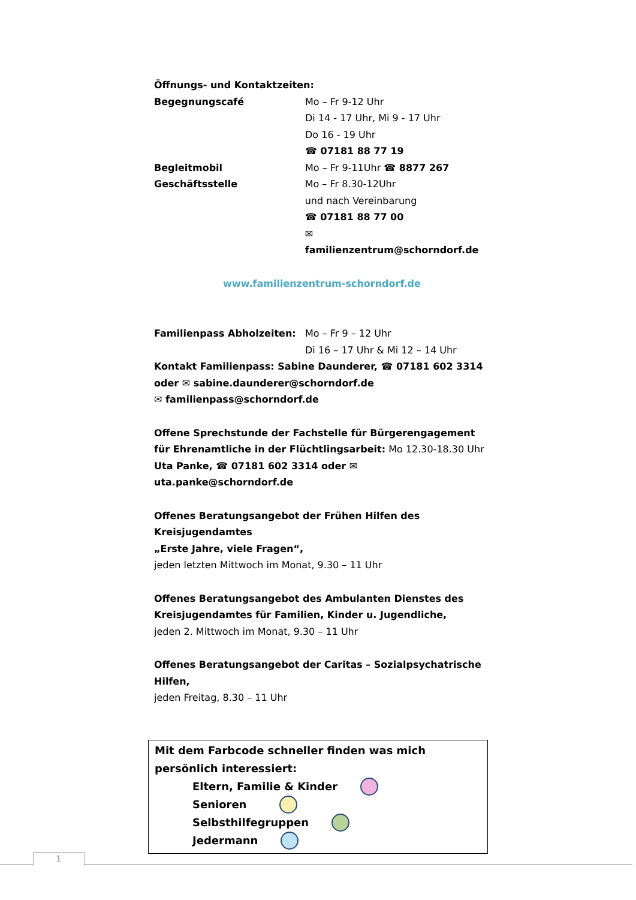Öffnungs- und Kontaktzeiten:
Begegnungscafé Mo – Fr 9-12 Uhr
Di 14 - 17 Uhr, Mi 9 - 17 Uhr
Do 16 - 19 Uhr
☎ 07181 88 77 19
Begleitmobil Mo – Fr 9-11Uhr ☎ 8877 267
Geschäftsstelle Mo – Fr 8.30-12Uhr
und nach Vereinbarung
☎ 07181 88 77 00
✉ familienzentrum@schorndorf.de
www.familienzentrum-schorndorf.de
Familienpass Abholzeiten: Mo – Fr 9 – 12 Uhr
Di 16 – 17 Uhr & Mi 12 – 14 Uhr
Kontakt Familienpass: Sabine Daunderer, ☎ 07181 602 3314
oder ✉ sabine.daunderer@schorndorf.de
✉ familienpass@schorndorf.de
Offene Sprechstunde der Fachstelle für Bürgerengagement
für Ehrenamtliche in der Flüchtlingsarbeit: Mo 12.30-18.30 Uhr
Uta Panke, ☎ 07181 602 3314 oder ✉ uta.panke@schorndorf.de
Offenes Beratungsangebot der Frühen Hilfen des Kreisjugendamtes
„Erste Jahre, viele Fragen“,
jeden letzten Mittwoch im Monat, 9.30 – 11 Uhr
Offenes Beratungsangebot des Ambulanten Dienstes des
Kreisjugendamtes für Familien, Kinder u. Jugendliche,
jeden 2. Mittwoch im Monat, 9.30 – 11 Uhr
Offenes Beratungsangebot der Caritas – Sozialpsychatrische Hilfen,
jeden Freitag, 8.30 – 11 Uhr
Mit dem Farbcode schneller finden was mich persönlich interessiert:
Eltern, Familie & Kinder
Senioren
Selbsthilfegruppen
Jedermann
1